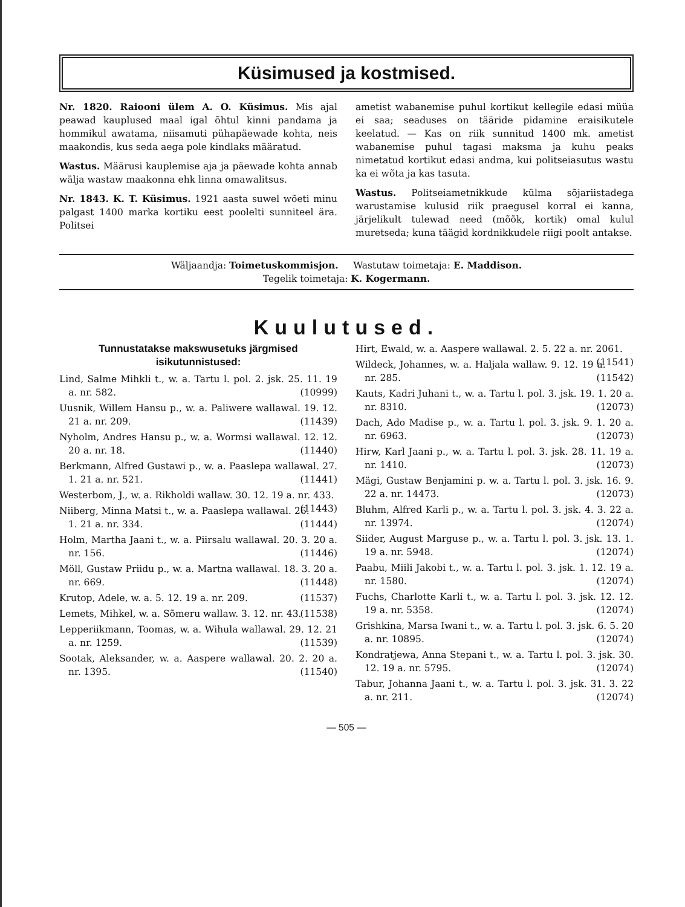Küsimused ja kostmised.
Nr. 1820. Raiooni ülem A. O. Küsimus. Mis ajal peawad kauplused maal igal õhtul kinni pandama ja hommikul awatama, niisamuti pühapäewade kohta, neis maakondis, kus seda aega pole kindlaks määratud.
Wastus. Määrusi kauplemise aja ja päewade kohta annab wälja wastaw maakonna ehk linna omawalitsus.
Nr. 1843. K. T. Küsimus. 1921 aasta suwel wõeti minu palgast 1400 marka kortiku eest poolelti sunniteel ära. Politsei
ametist wabanemise puhul kortikut kellegile edasi müüa ei saa; seaduses on tääride pidamine eraisikutele keelatud. — Kas on riik sunnitud 1400 mk. ametist wabanemise puhul tagasi maksma ja kuhu peaks nimetatud kortikut edasi andma, kui politseiasutus wastu ka ei wõta ja kas tasuta.
Wastus. Politseiametnikkude külma sõjariistadega warustamise kulusid riik praegusel korral ei kanna, järjelikult tulewad need (mõõk, kortik) omal kulul muretseda; kuna täägid kordnikkudele riigi poolt antakse.
Wäljaandja: Toimetuskommisjon. Wastutaw toimetaja: E. Maddison.
Tegelik toimetaja: K. Kogermann.
Kuulutused.
Tunnustatakse makswusetuks järgmised isikutunnistused:
Lind, Salme Mihkli t., w. a. Tartu l. pol. 2. jsk. 25. 11. 19 a. nr. 582. (10999)
Uusnik, Willem Hansu p., w. a. Paliwere wallawal. 19. 12. 21 a. nr. 209. (11439)
Nyholm, Andres Hansu p., w. a. Wormsi wallawal. 12. 12. 20 a. nr. 18. (11440)
Berkmann, Alfred Gustawi p., w. a. Paaslepa wallawal. 27. 1. 21 a. nr. 521. (11441)
Westerbom, J., w. a. Rikholdi wallaw. 30. 12. 19 a. nr. 433. (11443)
Niiberg, Minna Matsi t., w. a. Paaslepa wallawal. 26. 1. 21 a. nr. 334. (11444)
Holm, Martha Jaani t., w. a. Piirsalu wallawal. 20. 3. 20 a. nr. 156. (11446)
Möll, Gustaw Priidu p., w. a. Martna wallawal. 18. 3. 20 a. nr. 669. (11448)
Krutop, Adele, w. a. 5. 12. 19 a. nr. 209. (11537)
Lemets, Mihkel, w. a. Sõmeru wallaw. 3. 12. nr. 43. (11538)
Lepperiikmann, Toomas, w. a. Wihula wallawal. 29. 12. 21 a. nr. 1259. (11539)
Sootak, Aleksander, w. a. Aaspere wallawal. 20. 2. 20 a. nr. 1395. (11540)
Hirt, Ewald, w. a. Aaspere wallawal. 2. 5. 22 a. nr. 2061. (11541)
Wildeck, Johannes, w. a. Haljala wallaw. 9. 12. 19 a. nr. 285. (11542)
Kauts, Kadri Juhani t., w. a. Tartu l. pol. 3. jsk. 19. 1. 20 a. nr. 8310. (12073)
Dach, Ado Madise p., w. a. Tartu l. pol. 3. jsk. 9. 1. 20 a. nr. 6963. (12073)
Hirw, Karl Jaani p., w. a. Tartu l. pol. 3. jsk. 28. 11. 19 a. nr. 1410. (12073)
Mägi, Gustaw Benjamini p. w. a. Tartu l. pol. 3. jsk. 16. 9. 22 a. nr. 14473. (12073)
Bluhm, Alfred Karli p., w. a. Tartu l. pol. 3. jsk. 4. 3. 22 a. nr. 13974. (12074)
Siider, August Marguse p., w. a. Tartu l. pol. 3. jsk. 13. 1. 19 a. nr. 5948. (12074)
Paabu, Miili Jakobi t., w. a. Tartu l. pol. 3. jsk. 1. 12. 19 a. nr. 1580. (12074)
Fuchs, Charlotte Karli t., w. a. Tartu l. pol. 3. jsk. 12. 12. 19 a. nr. 5358. (12074)
Grishkina, Marsa Iwani t., w. a. Tartu l. pol. 3. jsk. 6. 5. 20 a. nr. 10895. (12074)
Kondratjewa, Anna Stepani t., w. a. Tartu l. pol. 3. jsk. 30. 12. 19 a. nr. 5795. (12074)
Tabur, Johanna Jaani t., w. a. Tartu l. pol. 3. jsk. 31. 3. 22 a. nr. 211. (12074)
— 505 —